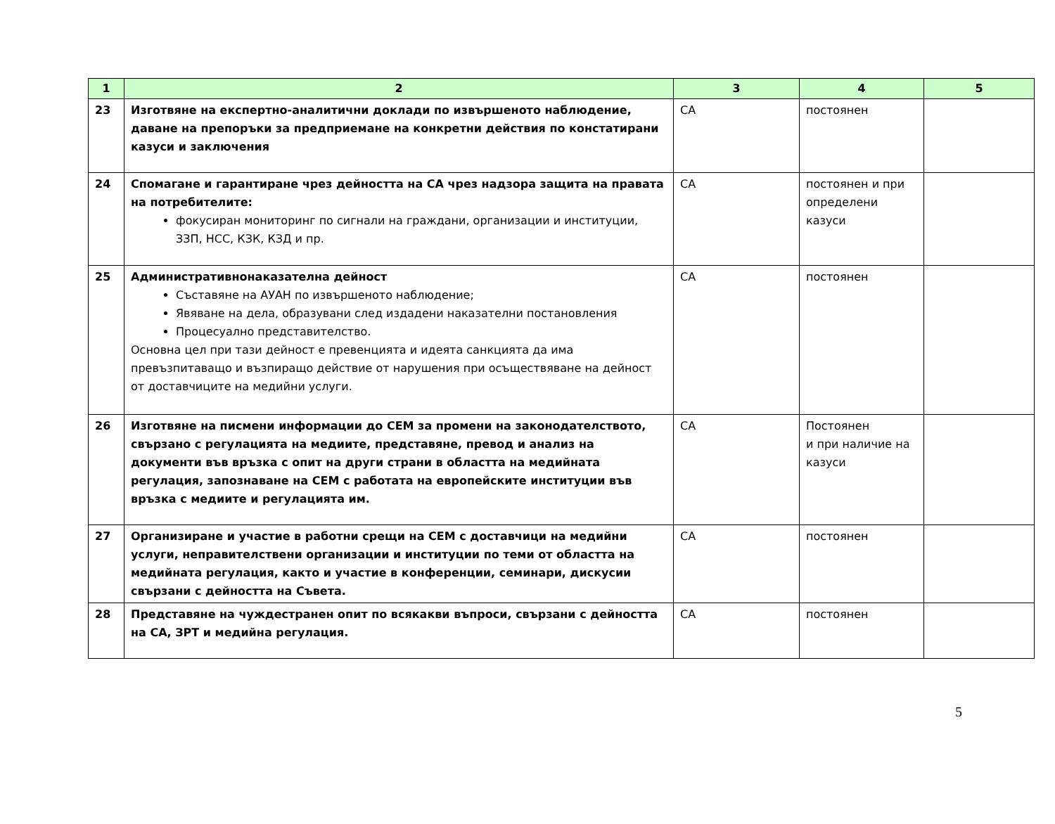| 1 | 2 | 3 | 4 | 5 |
| --- | --- | --- | --- | --- |
| 23 | Изготвяне на експертно-аналитични доклади по извършеното наблюдение, даване на препоръки за предприемане на конкретни действия по констатирани казуси и заключения | СА | постоянен | |
| 24 | Спомагане и гарантиране чрез дейността на СА чрез надзора защита на правата на потребителите: фокусиран мониторинг по сигнали на граждани, организации и институции, ЗЗП, НСС, КЗК, КЗД и пр. | СА | постоянен и при определени казуси | |
| 25 | Административнонаказателна дейност Съставяне на АУАН по извършеното наблюдение; Явяване на дела, образувани след издадени наказателни постановления Процесуално представителство. Основна цел при тази дейност е превенцията и идеята санкцията да има превъзпитаващо и възпиращо действие от нарушения при осъществяване на дейност от доставчиците на медийни услуги. | СА | постоянен | |
| 26 | Изготвяне на писмени информации до СЕМ за промени на законодателството, свързано с регулацията на медиите, представяне, превод и анализ на документи във връзка с опит на други страни в областта на медийната регулация, запознаване на СЕМ с работата на европейските институции във връзка с медиите и регулацията им. | СА | Постоянен и при наличие на казуси | |
| 27 | Организиране и участие в работни срещи на СЕМ с доставчици на медийни услуги, неправителствени организации и институции по теми от областта на медийната регулация, както и участие в конференции, семинари, дискусии свързани с дейността на Съвета. | СА | постоянен | |
| 28 | Представяне на чуждестранен опит по всякакви въпроси, свързани с дейността на СА, ЗРТ и медийна регулация. | СА | постоянен | |
5